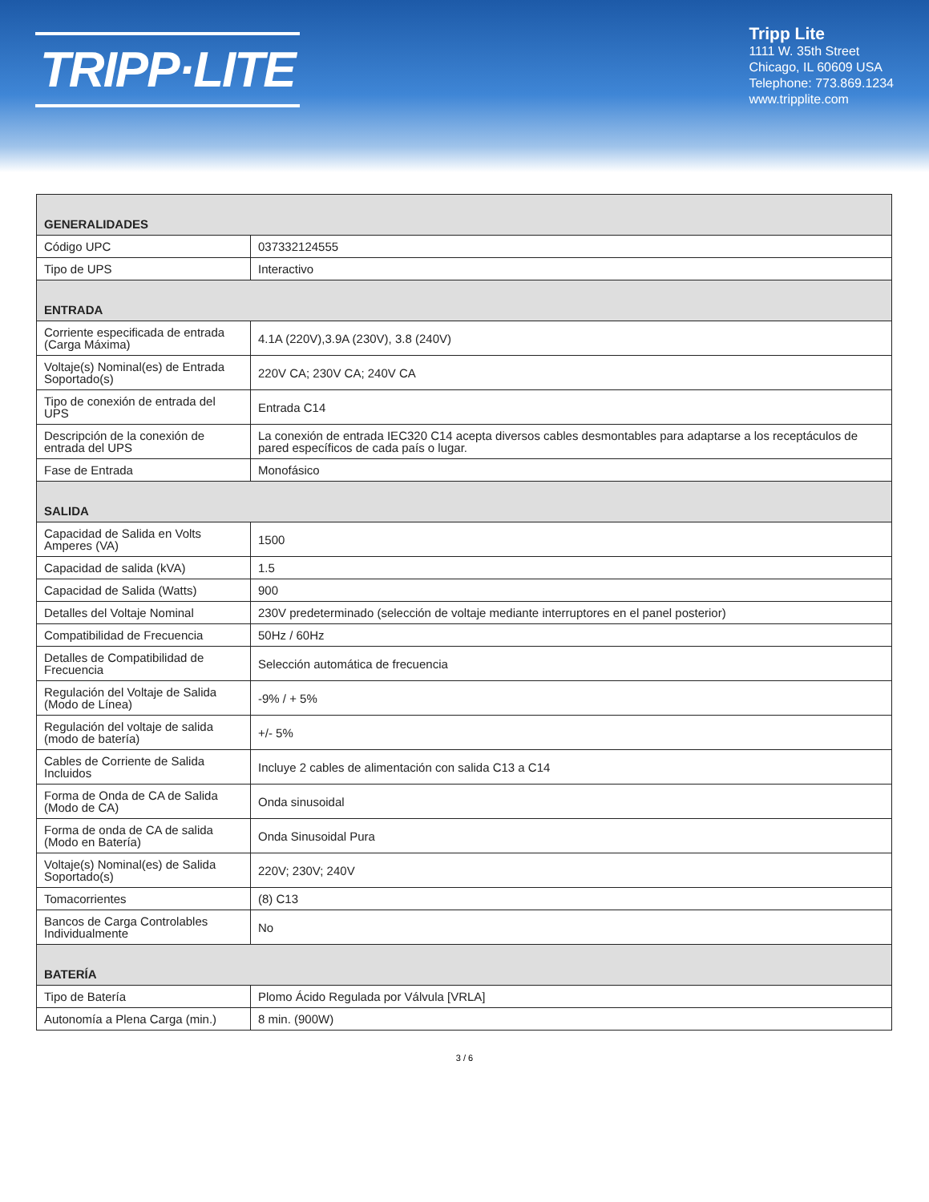TRIPP·LITE
Tripp Lite
1111 W. 35th Street
Chicago, IL 60609 USA
Telephone: 773.869.1234
www.tripplite.com
| GENERALIDADES | |
| --- | --- |
| Código UPC | 037332124555 |
| Tipo de UPS | Interactivo |
| ENTRADA | |
| Corriente especificada de entrada (Carga Máxima) | 4.1A (220V),3.9A (230V), 3.8 (240V) |
| Voltaje(s) Nominal(es) de Entrada Soportado(s) | 220V CA; 230V CA; 240V CA |
| Tipo de conexión de entrada del UPS | Entrada C14 |
| Descripción de la conexión de entrada del UPS | La conexión de entrada IEC320 C14 acepta diversos cables desmontables para adaptarse a los receptáculos de pared específicos de cada país o lugar. |
| Fase de Entrada | Monofásico |
| SALIDA | |
| Capacidad de Salida en Volts Amperes (VA) | 1500 |
| Capacidad de salida (kVA) | 1.5 |
| Capacidad de Salida (Watts) | 900 |
| Detalles del Voltaje Nominal | 230V predeterminado (selección de voltaje mediante interruptores en el panel posterior) |
| Compatibilidad de Frecuencia | 50Hz / 60Hz |
| Detalles de Compatibilidad de Frecuencia | Selección automática de frecuencia |
| Regulación del Voltaje de Salida (Modo de Línea) | -9% / + 5% |
| Regulación del voltaje de salida (modo de batería) | +/- 5% |
| Cables de Corriente de Salida Incluidos | Incluye 2 cables de alimentación con salida C13 a C14 |
| Forma de Onda de CA de Salida (Modo de CA) | Onda sinusoidal |
| Forma de onda de CA de salida (Modo en Batería) | Onda Sinusoidal Pura |
| Voltaje(s) Nominal(es) de Salida Soportado(s) | 220V; 230V; 240V |
| Tomacorrientes | (8) C13 |
| Bancos de Carga Controlables Individualmente | No |
| BATERÍA | |
| Tipo de Batería | Plomo Ácido Regulada por Válvula [VRLA] |
| Autonomía a Plena Carga (min.) | 8 min. (900W) |
3 / 6